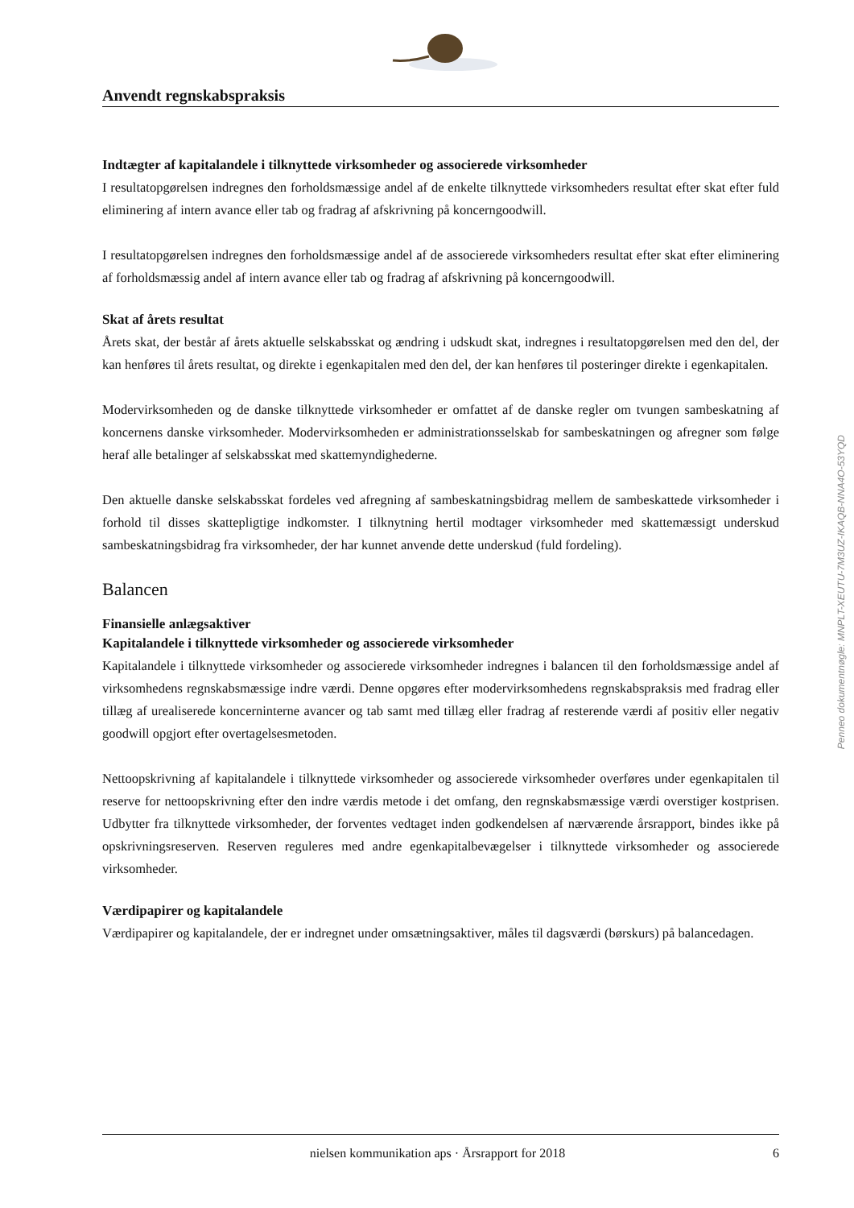Anvendt regnskabspraksis
Indtægter af kapitalandele i tilknyttede virksomheder og associerede virksomheder
I resultatopgørelsen indregnes den forholdsmæssige andel af de enkelte tilknyttede virksomheders resultat efter skat efter fuld eliminering af intern avance eller tab og fradrag af afskrivning på koncerngoodwill.
I resultatopgørelsen indregnes den forholdsmæssige andel af de associerede virksomheders resultat efter skat efter eliminering af forholdsmæssig andel af intern avance eller tab og fradrag af afskrivning på koncerngoodwill.
Skat af årets resultat
Årets skat, der består af årets aktuelle selskabsskat og ændring i udskudt skat, indregnes i resultatopgørelsen med den del, der kan henføres til årets resultat, og direkte i egenkapitalen med den del, der kan henføres til posteringer direkte i egenkapitalen.
Modervirksomheden og de danske tilknyttede virksomheder er omfattet af de danske regler om tvungen sambeskatning af koncernens danske virksomheder. Modervirksomheden er administrationsselskab for sambeskatningen og afregner som følge heraf alle betalinger af selskabsskat med skattemyndighederne.
Den aktuelle danske selskabsskat fordeles ved afregning af sambeskatningsbidrag mellem de sambeskattede virksomheder i forhold til disses skattepligtige indkomster. I tilknytning hertil modtager virksomheder med skattemæssigt underskud sambeskatningsbidrag fra virksomheder, der har kunnet anvende dette underskud (fuld fordeling).
Balancen
Finansielle anlægsaktiver
Kapitalandele i tilknyttede virksomheder og associerede virksomheder
Kapitalandele i tilknyttede virksomheder og associerede virksomheder indregnes i balancen til den forholdsmæssige andel af virksomhedens regnskabsmæssige indre værdi. Denne opgøres efter modervirksomhedens regnskabspraksis med fradrag eller tillæg af urealiserede koncerninterne avancer og tab samt med tillæg eller fradrag af resterende værdi af positiv eller negativ goodwill opgjort efter overtagelsesmetoden.
Nettoopskrivning af kapitalandele i tilknyttede virksomheder og associerede virksomheder overføres under egenkapitalen til reserve for nettoopskrivning efter den indre værdis metode i det omfang, den regnskabsmæssige værdi overstiger kostprisen. Udbytter fra tilknyttede virksomheder, der forventes vedtaget inden godkendelsen af nærværende årsrapport, bindes ikke på opskrivningsreserven. Reserven reguleres med andre egenkapitalbevægelser i tilknyttede virksomheder og associerede virksomheder.
Værdipapirer og kapitalandele
Værdipapirer og kapitalandele, der er indregnet under omsætningsaktiver, måles til dagsværdi (børskurs) på balancedagen.
nielsen kommunikation aps · Årsrapport for 2018 6
Penneo dokumentnøgle: MNPLT-XEUTU-7M3UZ-IKAQB-NNA4O-53YQD